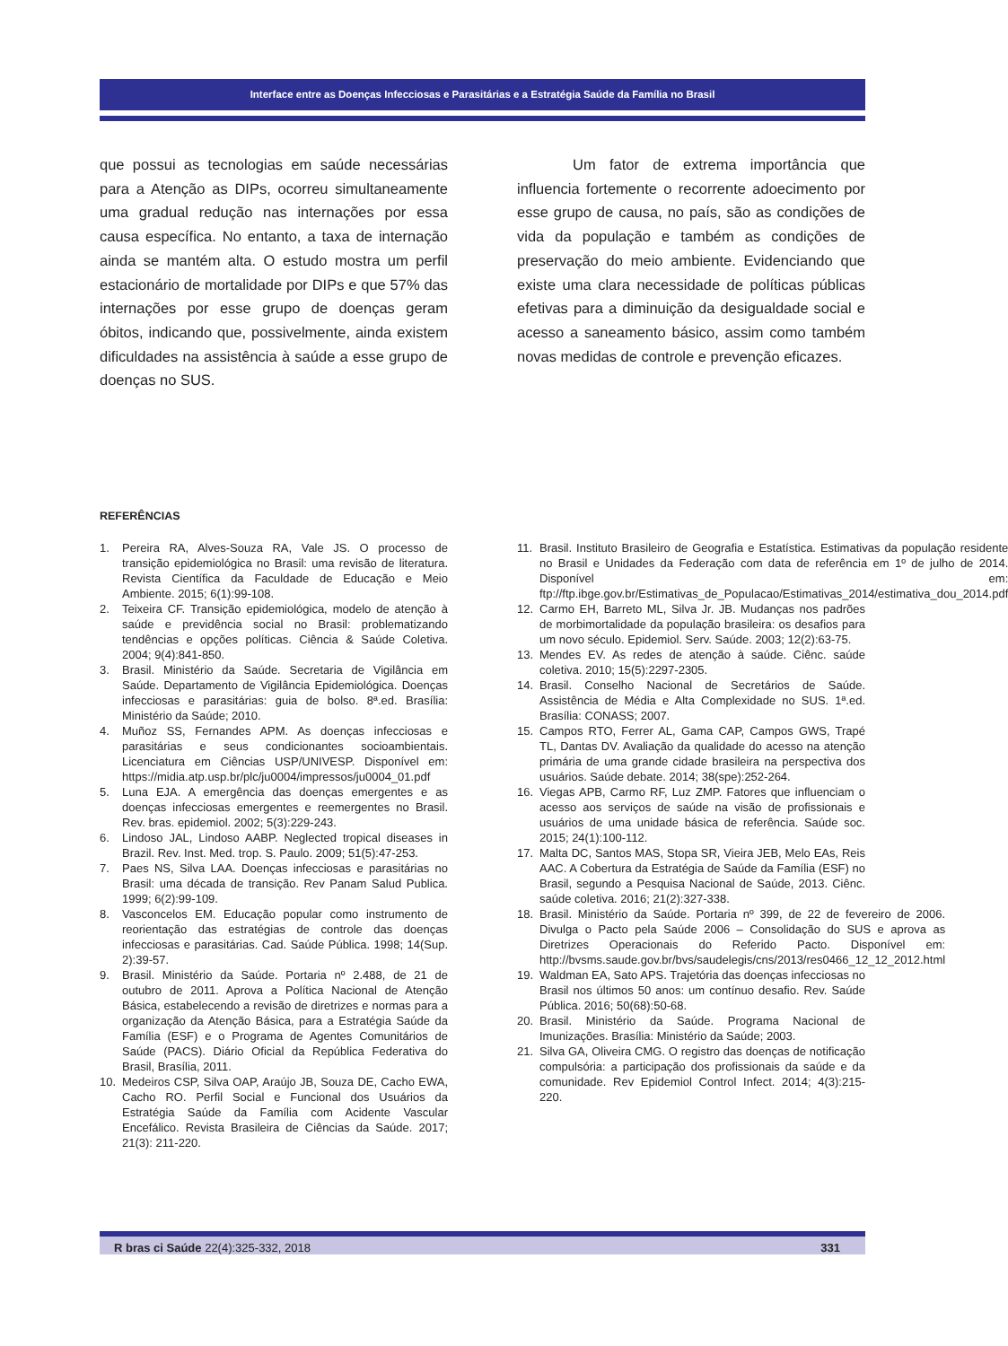Interface entre as Doenças Infecciosas e Parasitárias e a Estratégia Saúde da Família no Brasil
que possui as tecnologias em saúde necessárias para a Atenção as DIPs, ocorreu simultaneamente uma gradual redução nas internações por essa causa específica. No entanto, a taxa de internação ainda se mantém alta. O estudo mostra um perfil estacionário de mortalidade por DIPs e que 57% das internações por esse grupo de doenças geram óbitos, indicando que, possivelmente, ainda existem dificuldades na assistência à saúde a esse grupo de doenças no SUS.
Um fator de extrema importância que influencia fortemente o recorrente adoecimento por esse grupo de causa, no país, são as condições de vida da população e também as condições de preservação do meio ambiente. Evidenciando que existe uma clara necessidade de políticas públicas efetivas para a diminuição da desigualdade social e acesso a saneamento básico, assim como também novas medidas de controle e prevenção eficazes.
REFERÊNCIAS
1. Pereira RA, Alves-Souza RA, Vale JS. O processo de transição epidemiológica no Brasil: uma revisão de literatura. Revista Científica da Faculdade de Educação e Meio Ambiente. 2015; 6(1):99-108.
2. Teixeira CF. Transição epidemiológica, modelo de atenção à saúde e previdência social no Brasil: problematizando tendências e opções políticas. Ciência & Saúde Coletiva. 2004; 9(4):841-850.
3. Brasil. Ministério da Saúde. Secretaria de Vigilância em Saúde. Departamento de Vigilância Epidemiológica. Doenças infecciosas e parasitárias: guia de bolso. 8ª.ed. Brasília: Ministério da Saúde; 2010.
4. Muñoz SS, Fernandes APM. As doenças infecciosas e parasitárias e seus condicionantes socioambientais. Licenciatura em Ciências USP/UNIVESP. Disponível em: https://midia.atp.usp.br/plc/ju0004/impressos/ju0004_01.pdf
5. Luna EJA. A emergência das doenças emergentes e as doenças infecciosas emergentes e reemergentes no Brasil. Rev. bras. epidemiol. 2002; 5(3):229-243.
6. Lindoso JAL, Lindoso AABP. Neglected tropical diseases in Brazil. Rev. Inst. Med. trop. S. Paulo. 2009; 51(5):47-253.
7. Paes NS, Silva LAA. Doenças infecciosas e parasitárias no Brasil: uma década de transição. Rev Panam Salud Publica. 1999; 6(2):99-109.
8. Vasconcelos EM. Educação popular como instrumento de reorientação das estratégias de controle das doenças infecciosas e parasitárias. Cad. Saúde Pública. 1998; 14(Sup. 2):39-57.
9. Brasil. Ministério da Saúde. Portaria nº 2.488, de 21 de outubro de 2011. Aprova a Política Nacional de Atenção Básica, estabelecendo a revisão de diretrizes e normas para a organização da Atenção Básica, para a Estratégia Saúde da Família (ESF) e o Programa de Agentes Comunitários de Saúde (PACS). Diário Oficial da República Federativa do Brasil, Brasília, 2011.
10. Medeiros CSP, Silva OAP, Araújo JB, Souza DE, Cacho EWA, Cacho RO. Perfil Social e Funcional dos Usuários da Estratégia Saúde da Família com Acidente Vascular Encefálico. Revista Brasileira de Ciências da Saúde. 2017; 21(3): 211-220.
11. Brasil. Instituto Brasileiro de Geografia e Estatística. Estimativas da população residente no Brasil e Unidades da Federação com data de referência em 1º de julho de 2014. Disponível em: ftp://ftp.ibge.gov.br/Estimativas_de_Populacao/Estimativas_2014/estimativa_dou_2014.pdf
12. Carmo EH, Barreto ML, Silva Jr. JB. Mudanças nos padrões de morbimortalidade da população brasileira: os desafios para um novo século. Epidemiol. Serv. Saúde. 2003; 12(2):63-75.
13. Mendes EV. As redes de atenção à saúde. Ciênc. saúde coletiva. 2010; 15(5):2297-2305.
14. Brasil. Conselho Nacional de Secretários de Saúde. Assistência de Média e Alta Complexidade no SUS. 1ª.ed. Brasília: CONASS; 2007.
15. Campos RTO, Ferrer AL, Gama CAP, Campos GWS, Trapé TL, Dantas DV. Avaliação da qualidade do acesso na atenção primária de uma grande cidade brasileira na perspectiva dos usuários. Saúde debate. 2014; 38(spe):252-264.
16. Viegas APB, Carmo RF, Luz ZMP. Fatores que influenciam o acesso aos serviços de saúde na visão de profissionais e usuários de uma unidade básica de referência. Saúde soc. 2015; 24(1):100-112.
17. Malta DC, Santos MAS, Stopa SR, Vieira JEB, Melo EAs, Reis AAC. A Cobertura da Estratégia de Saúde da Família (ESF) no Brasil, segundo a Pesquisa Nacional de Saúde, 2013. Ciênc. saúde coletiva. 2016; 21(2):327-338.
18. Brasil. Ministério da Saúde. Portaria nº 399, de 22 de fevereiro de 2006. Divulga o Pacto pela Saúde 2006 – Consolidação do SUS e aprova as Diretrizes Operacionais do Referido Pacto. Disponível em: http://bvsms.saude.gov.br/bvs/saudelegis/cns/2013/res0466_12_12_2012.html
19. Waldman EA, Sato APS. Trajetória das doenças infecciosas no Brasil nos últimos 50 anos: um contínuo desafio. Rev. Saúde Pública. 2016; 50(68):50-68.
20. Brasil. Ministério da Saúde. Programa Nacional de Imunizações. Brasília: Ministério da Saúde; 2003.
21. Silva GA, Oliveira CMG. O registro das doenças de notificação compulsória: a participação dos profissionais da saúde e da comunidade. Rev Epidemiol Control Infect. 2014; 4(3):215-220.
R bras ci Saúde 22(4):325-332, 2018 331